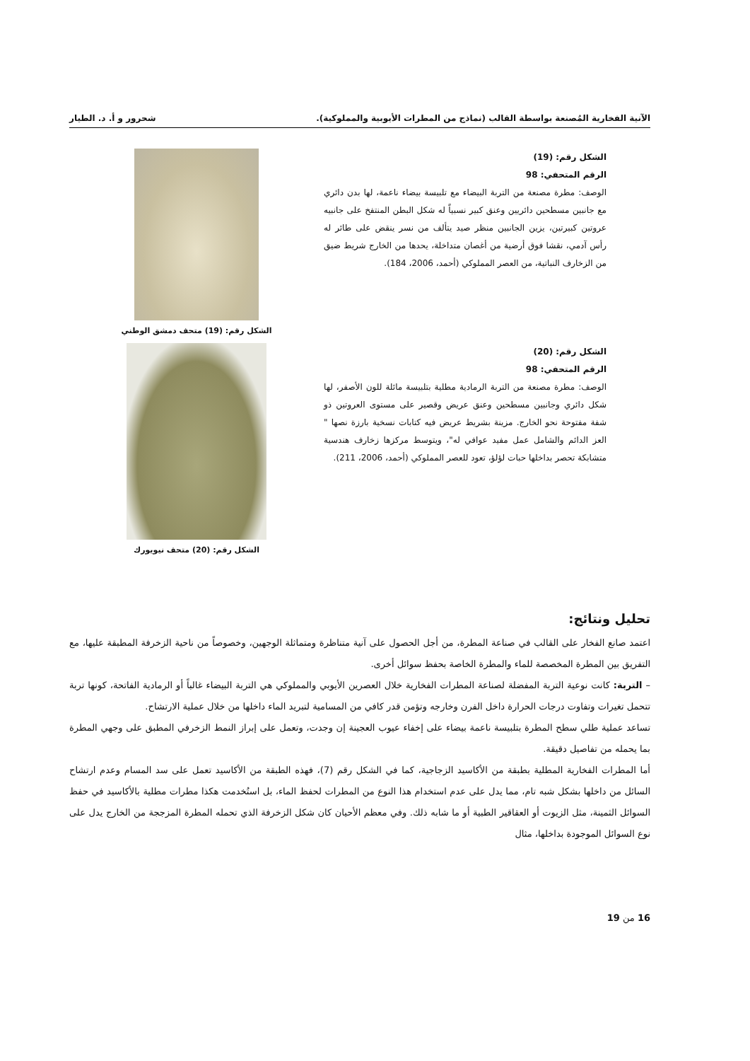الآنية الفخارية المُصنعة بواسطة القالب (نماذج من المطرات الأيوبية والمملوكية). شحرور و أ. د. الطيار
الشكل رقم: (19)
الرقم المتحفي: 98
الوصف: مطرة مصنعة من التربة البيضاء مع تلبيسة بيضاء ناعمة، لها بدن دائري مع جانبين مسطحين دائريين وعنق كبير نسبياً له شكل البطن المنتفخ على جانبيه عروتين كبيرتين، يزين الجانبين منظر صيد يتألف من نسر ينقض على طائر له رأس آدمي، نقشا فوق أرضية من أغصان متداخلة، يحدها من الخارج شريط ضيق من الزخارف النباتية، من العصر المملوكي (أحمد، 2006، 184).
الشكل رقم: (19) متحف دمشق الوطني
الشكل رقم: (20)
الرقم المتحفي: 98
الوصف: مطرة مصنعة من التربة الرمادية مطلية بتلبيسة مائلة للون الأصفر، لها شكل دائري وجانبين مسطحين وعنق عريض وقصير على مستوى العروتين ذو شفة مفتوحة نحو الخارج. مزينة بشريط عريض فيه كتابات نسخية بارزة نصها " العز الدائم والشامل عمل مفيد عوافي له"، ويتوسط مركزها زخارف هندسية متشابكة تحصر بداخلها حبات لؤلؤ، تعود للعصر المملوكي (أحمد، 2006، 211).
الشكل رقم: (20) متحف نيويورك
تحليل ونتائج:
اعتمد صانع الفخار على القالب في صناعة المطرة، من أجل الحصول على آنية متناظرة ومتماثلة الوجهين، وخصوصاً من ناحية الزخرفة المطبقة عليها، مع التفريق بين المطرة المخصصة للماء والمطرة الخاصة بحفظ سوائل أخرى.
– التربة: كانت نوعية التربة المفضلة لصناعة المطرات الفخارية خلال العصرين الأيوبي والمملوكي هي التربة البيضاء غالباً أو الرمادية الفاتحة، كونها تربة تتحمل تغيرات وتفاوت درجات الحرارة داخل الفرن وخارجه وتؤمن قدر كافي من المسامية لتبريد الماء داخلها من خلال عملية الارتشاح.
تساعد عملية طلي سطح المطرة بتلبيسة ناعمة بيضاء على إخفاء عيوب العجينة إن وجدت، وتعمل على إبراز النمط الزخرفي المطبق على وجهي المطرة بما يحمله من تفاصيل دقيقة.
أما المطرات الفخارية المطلية بطبقة من الأكاسيد الزجاجية، كما في الشكل رقم (7)، فهذه الطبقة من الأكاسيد تعمل على سد المسام وعدم ارتشاح السائل من داخلها بشكل شبه تام، مما يدل على عدم استخدام هذا النوع من المطرات لحفظ الماء، بل استُخدمت هكذا مطرات مطلية بالأكاسيد في حفظ السوائل الثمينة، مثل الزيوت أو العقاقير الطبية أو ما شابه ذلك. وفي معظم الأحيان كان شكل الزخرفة الذي تحمله المطرة المزججة من الخارج يدل على نوع السوائل الموجودة بداخلها، مثال
16 من 19